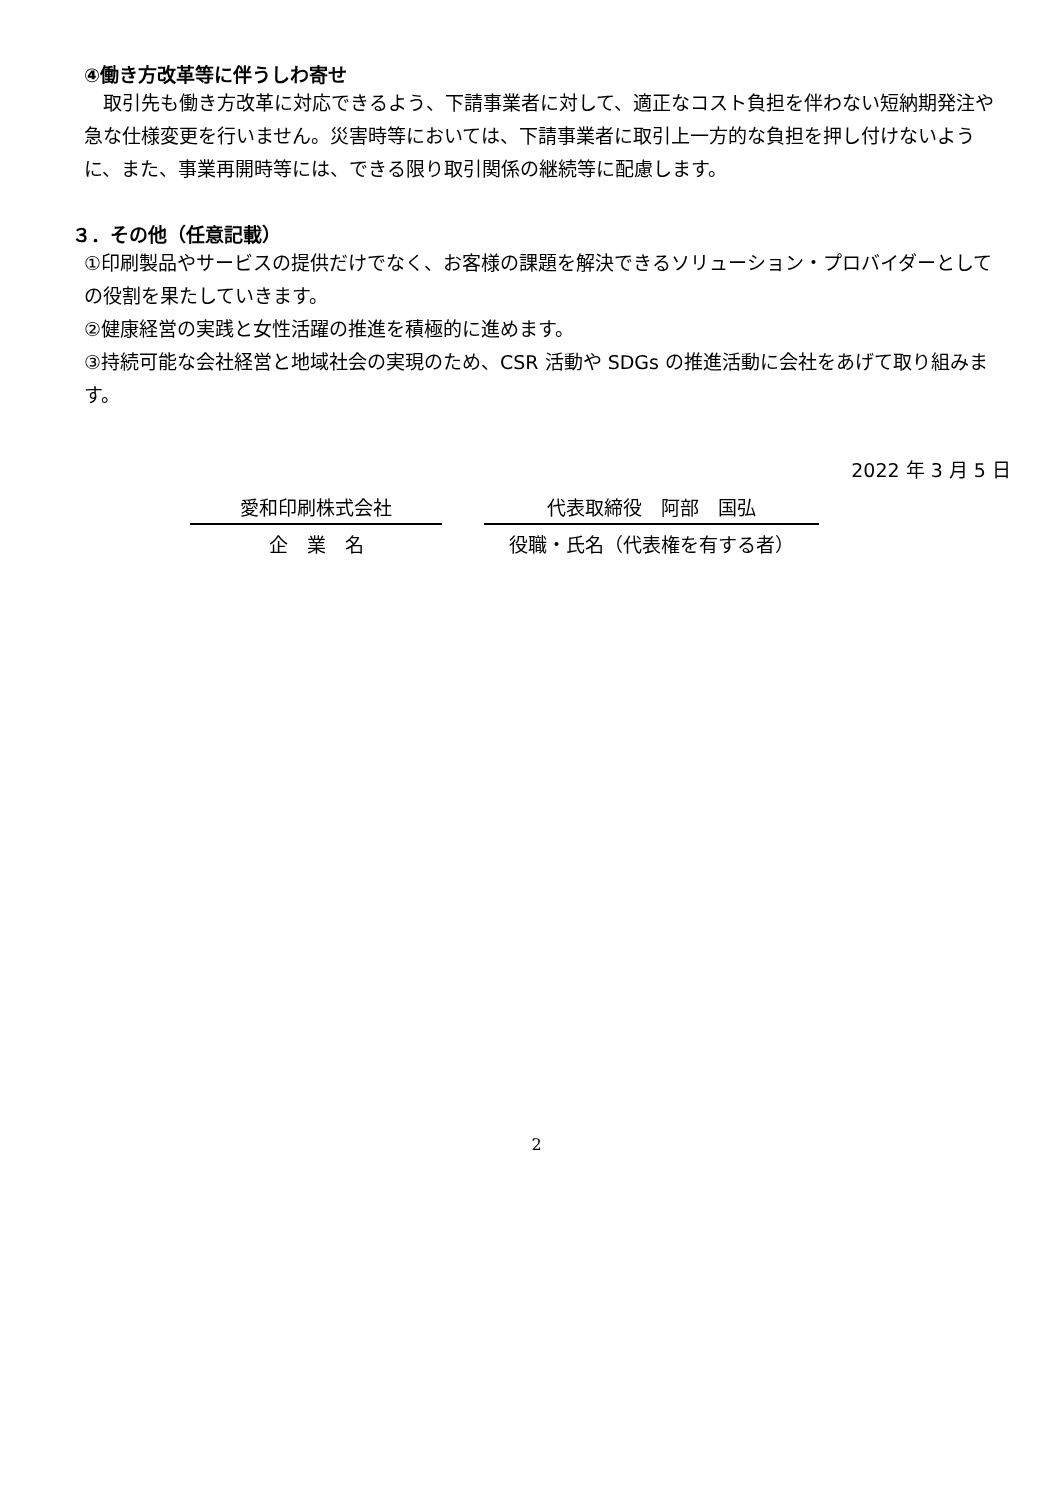④働き方改革等に伴うしわ寄せ
　取引先も働き方改革に対応できるよう、下請事業者に対して、適正なコスト負担を伴わない短納期発注や急な仕様変更を行いません。災害時等においては、下請事業者に取引上一方的な負担を押し付けないように、また、事業再開時等には、できる限り取引関係の継続等に配慮します。
３．その他（任意記載）
①印刷製品やサービスの提供だけでなく、お客様の課題を解決できるソリューション・プロバイダーとしての役割を果たしていきます。
②健康経営の実践と女性活躍の推進を積極的に進めます。
③持続可能な会社経営と地域社会の実現のため、CSR 活動や SDGs の推進活動に会社をあげて取り組みます。
2022 年 3 月 5 日
愛和印刷株式会社
企　業　名
代表取締役　阿部　国弘
役職・氏名（代表権を有する者）
2